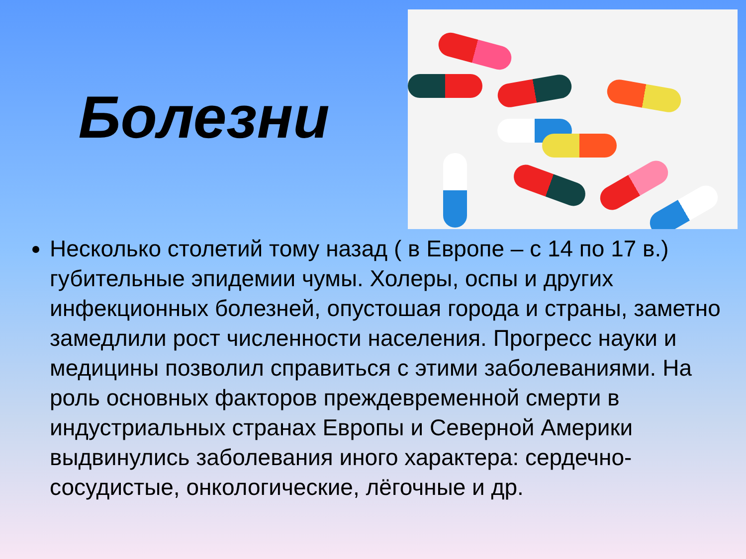Болезни
Несколько столетий тому назад ( в Европе – с 14 по 17 в.) губительные эпидемии чумы. Холеры, оспы и других инфекционных болезней, опустошая города и страны, заметно замедлили рост численности населения. Прогресс науки и медицины позволил справиться с этими заболеваниями. На роль основных факторов преждевременной смерти в индустриальных странах Европы и Северной Америки выдвинулись заболевания иного характера: сердечно-сосудистые, онкологические, лёгочные и др.